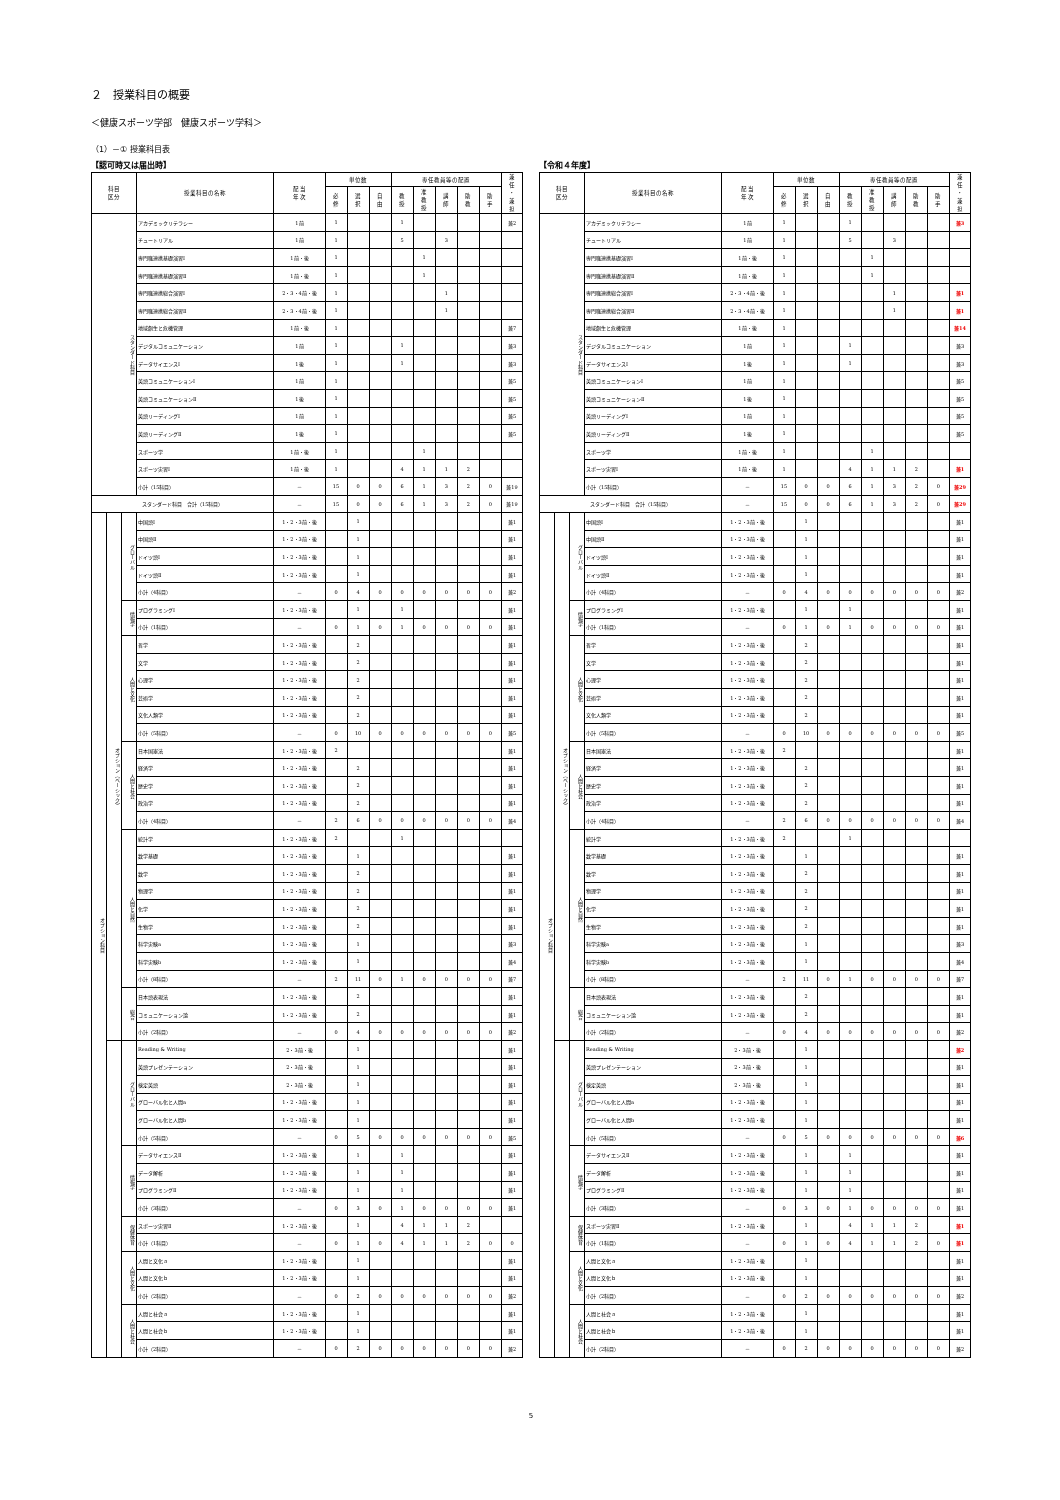２　授業科目の概要
＜健康スポーツ学部　健康スポーツ学科＞
（1）－① 授業科目表
【認可時又は届出時】
| 科目 区分 | | | 授業科目の名称 | 配 当 年 次 | 単位数 | | | 専任教員等の配置 | | | | | 兼 任 ・ 兼 担 |
| --- | --- | --- | --- | --- | --- | --- | --- | --- | --- | --- | --- | --- | --- |
| | | | | | 必 修 | 選 択 | 自 由 | 教 授 | 准 教 授 | 講 師 | 助 教 | 助 手 | |
| スタンダード科目 | | | アカデミックリテラシー | 1前 | 1 | | | 1 | | | | | 兼2 |
| | | | チュートリアル | 1前 | 1 | | | 5 | | 3 | | | |
| | | | 専門職連携基礎演習Ⅰ | 1前・後 | 1 | | | | 1 | | | | |
| | | | 専門職連携基礎演習Ⅱ | 1前・後 | 1 | | | | 1 | | | | |
| | | | 専門職連携総合演習Ⅰ | 2・3・4前・後 | 1 | | | | | 1 | | | |
| | | | 専門職連携総合演習Ⅱ | 2・3・4前・後 | 1 | | | | | 1 | | | |
| | | | 地域創生と危機管理 | 1前・後 | 1 | | | | | | | | 兼7 |
| | | | デジタルコミュニケーション | 1前 | 1 | | | 1 | | | | | 兼3 |
| | | | データサイエンスⅠ | 1後 | 1 | | | 1 | | | | | 兼3 |
| | | | 英語コミュニケーションⅠ | 1前 | 1 | | | | | | | | 兼5 |
| | | | 英語コミュニケーションⅡ | 1後 | 1 | | | | | | | | 兼5 |
| | | | 英語リーディングⅠ | 1前 | 1 | | | | | | | | 兼5 |
| | | | 英語リーディングⅡ | 1後 | 1 | | | | | | | | 兼5 |
| | | | スポーツ学 | 1前・後 | 1 | | | | 1 | | | | |
| | | | スポーツ実習Ⅰ | 1前・後 | 1 | | | 4 | 1 | 1 | 2 | | |
| | | | 小計（15科目） | － | 15 | 0 | 0 | 6 | 1 | 3 | 2 | 0 | 兼19 |
| スタンダード科目 合計（15科目） | | | | － | 15 | 0 | 0 | 6 | 1 | 3 | 2 | 0 | 兼19 |
| オプション科目 | オプション（ベーシック） | グローバル | 中国語Ⅰ | 1・2・3前・後 | | 1 | | | | | | | 兼1 |
| | | | 中国語Ⅱ | 1・2・3前・後 | | 1 | | | | | | | 兼1 |
| | | | ドイツ語Ⅰ | 1・2・3前・後 | | 1 | | | | | | | 兼1 |
| | | | ドイツ語Ⅱ | 1・2・3前・後 | | 1 | | | | | | | 兼1 |
| | | | 小計（4科目） | － | 0 | 4 | 0 | 0 | 0 | 0 | 0 | 0 | 兼2 |
| | | 情報学 | プログラミングⅠ | 1・2・3前・後 | | 1 | | 1 | | | | | 兼1 |
| | | | 小計（1科目） | － | 0 | 1 | 0 | 1 | 0 | 0 | 0 | 0 | 兼1 |
| | | 人間と文化 | 哲学 | 1・2・3前・後 | | 2 | | | | | | | 兼1 |
| | | | 文学 | 1・2・3前・後 | | 2 | | | | | | | 兼1 |
| | | | 心理学 | 1・2・3前・後 | | 2 | | | | | | | 兼1 |
| | | | 芸術学 | 1・2・3前・後 | | 2 | | | | | | | 兼1 |
| | | | 文化人類学 | 1・2・3前・後 | | 2 | | | | | | | 兼1 |
| | | | 小計（5科目） | － | 0 | 10 | 0 | 0 | 0 | 0 | 0 | 0 | 兼5 |
| | | 人間と社会 | 日本国憲法 | 1・2・3前・後 | 2 | | | | | | | | 兼1 |
| | | | 経済学 | 1・2・3前・後 | | 2 | | | | | | | 兼1 |
| | | | 歴史学 | 1・2・3前・後 | | 2 | | | | | | | 兼1 |
| | | | 政治学 | 1・2・3前・後 | | 2 | | | | | | | 兼1 |
| | | | 小計（4科目） | － | 2 | 6 | 0 | 0 | 0 | 0 | 0 | 0 | 兼4 |
| | | 人間と自然 | 統計学 | 1・2・3前・後 | 2 | | | 1 | | | | | |
| | | | 数学基礎 | 1・2・3前・後 | | 1 | | | | | | | 兼1 |
| | | | 数学 | 1・2・3前・後 | | 2 | | | | | | | 兼1 |
| | | | 物理学 | 1・2・3前・後 | | 2 | | | | | | | 兼1 |
| | | | 化学 | 1・2・3前・後 | | 2 | | | | | | | 兼1 |
| | | | 生物学 | 1・2・3前・後 | | 2 | | | | | | | 兼1 |
| | | | 科学実験a | 1・2・3前・後 | | 1 | | | | | | | 兼3 |
| | | | 科学実験b | 1・2・3前・後 | | 1 | | | | | | | 兼4 |
| | | | 小計（8科目） | － | 2 | 11 | 0 | 1 | 0 | 0 | 0 | 0 | 兼7 |
| | | 総合 | 日本語表現法 | 1・2・3前・後 | | 2 | | | | | | | 兼1 |
| | | | コミュニケーション論 | 1・2・3前・後 | | 2 | | | | | | | 兼1 |
| | | | 小計（2科目） | － | 0 | 4 | 0 | 0 | 0 | 0 | 0 | 0 | 兼2 |
| | | グローバル | Reading & Writing | 2・3前・後 | | 1 | | | | | | | 兼1 |
| | | | 英語プレゼンテーション | 2・3前・後 | | 1 | | | | | | | 兼1 |
| | | | 検定英語 | 2・3前・後 | | 1 | | | | | | | 兼1 |
| | | | グローバル化と人間a | 1・2・3前・後 | | 1 | | | | | | | 兼1 |
| | | | グローバル化と人間b | 1・2・3前・後 | | 1 | | | | | | | 兼1 |
| | | | 小計（5科目） | － | 0 | 5 | 0 | 0 | 0 | 0 | 0 | 0 | 兼5 |
| | | 情報学 | データサイエンスⅡ | 1・2・3前・後 | | 1 | | 1 | | | | | 兼1 |
| | | | データ解析 | 1・2・3前・後 | | 1 | | 1 | | | | | 兼1 |
| | | | プログラミングⅡ | 1・2・3前・後 | | 1 | | 1 | | | | | 兼1 |
| | | | 小計（3科目） | － | 0 | 3 | 0 | 1 | 0 | 0 | 0 | 0 | 兼1 |
| | | 保健体育 | スポーツ実習Ⅱ | 1・2・3前・後 | | 1 | | 4 | 1 | 1 | 2 | | |
| | | | 小計（1科目） | － | 0 | 1 | 0 | 4 | 1 | 1 | 2 | 0 | 0 |
| | | 人間と文化 | 人間と文化ａ | 1・2・3前・後 | | 1 | | | | | | | 兼1 |
| | | | 人間と文化ｂ | 1・2・3前・後 | | 1 | | | | | | | 兼1 |
| | | | 小計（2科目） | － | 0 | 2 | 0 | 0 | 0 | 0 | 0 | 0 | 兼2 |
| | | 人間と社会 | 人間と社会ａ | 1・2・3前・後 | | 1 | | | | | | | 兼1 |
| | | | 人間と社会ｂ | 1・2・3前・後 | | 1 | | | | | | | 兼1 |
| | | | 小計（2科目） | － | 0 | 2 | 0 | 0 | 0 | 0 | 0 | 0 | 兼2 |
【令和４年度】
| 科目 区分 | | | 授業科目の名称 | 配 当 年 次 | 単位数 | | | 専任教員等の配置 | | | | | 兼 任 ・ 兼 担 |
| --- | --- | --- | --- | --- | --- | --- | --- | --- | --- | --- | --- | --- | --- |
| | | | | | 必 修 | 選 択 | 自 由 | 教 授 | 准 教 授 | 講 師 | 助 教 | 助 手 | |
| スタンダード科目 | | | アカデミックリテラシー | 1前 | 1 | | | 1 | | | | | 兼3 |
| | | | チュートリアル | 1前 | 1 | | | 5 | | 3 | | | |
| | | | 専門職連携基礎演習Ⅰ | 1前・後 | 1 | | | | 1 | | | | |
| | | | 専門職連携基礎演習Ⅱ | 1前・後 | 1 | | | | 1 | | | | |
| | | | 専門職連携総合演習Ⅰ | 2・3・4前・後 | 1 | | | | | 1 | | | 兼1 |
| | | | 専門職連携総合演習Ⅱ | 2・3・4前・後 | 1 | | | | | 1 | | | 兼1 |
| | | | 地域創生と危機管理 | 1前・後 | 1 | | | | | | | | 兼14 |
| | | | デジタルコミュニケーション | 1前 | 1 | | | 1 | | | | | 兼3 |
| | | | データサイエンスⅠ | 1後 | 1 | | | 1 | | | | | 兼3 |
| | | | 英語コミュニケーションⅠ | 1前 | 1 | | | | | | | | 兼5 |
| | | | 英語コミュニケーションⅡ | 1後 | 1 | | | | | | | | 兼5 |
| | | | 英語リーディングⅠ | 1前 | 1 | | | | | | | | 兼5 |
| | | | 英語リーディングⅡ | 1後 | 1 | | | | | | | | 兼5 |
| | | | スポーツ学 | 1前・後 | 1 | | | | 1 | | | | |
| | | | スポーツ実習Ⅰ | 1前・後 | 1 | | | 4 | 1 | 1 | 2 | | 兼1 |
| | | | 小計（15科目） | － | 15 | 0 | 0 | 6 | 1 | 3 | 2 | 0 | 兼29 |
| スタンダード科目 合計（15科目） | | | | － | 15 | 0 | 0 | 6 | 1 | 3 | 2 | 0 | 兼29 |
| オプション科目 | オプション（ベーシック） | グローバル | 中国語Ⅰ | 1・2・3前・後 | | 1 | | | | | | | 兼1 |
| | | | 中国語Ⅱ | 1・2・3前・後 | | 1 | | | | | | | 兼1 |
| | | | ドイツ語Ⅰ | 1・2・3前・後 | | 1 | | | | | | | 兼1 |
| | | | ドイツ語Ⅱ | 1・2・3前・後 | | 1 | | | | | | | 兼1 |
| | | | 小計（4科目） | － | 0 | 4 | 0 | 0 | 0 | 0 | 0 | 0 | 兼2 |
| | | 情報学 | プログラミングⅠ | 1・2・3前・後 | | 1 | | 1 | | | | | 兼1 |
| | | | 小計（1科目） | － | 0 | 1 | 0 | 1 | 0 | 0 | 0 | 0 | 兼1 |
| | | 人間と文化 | 哲学 | 1・2・3前・後 | | 2 | | | | | | | 兼1 |
| | | | 文学 | 1・2・3前・後 | | 2 | | | | | | | 兼1 |
| | | | 心理学 | 1・2・3前・後 | | 2 | | | | | | | 兼1 |
| | | | 芸術学 | 1・2・3前・後 | | 2 | | | | | | | 兼1 |
| | | | 文化人類学 | 1・2・3前・後 | | 2 | | | | | | | 兼1 |
| | | | 小計（5科目） | － | 0 | 10 | 0 | 0 | 0 | 0 | 0 | 0 | 兼5 |
| | | 人間と社会 | 日本国憲法 | 1・2・3前・後 | 2 | | | | | | | | 兼1 |
| | | | 経済学 | 1・2・3前・後 | | 2 | | | | | | | 兼1 |
| | | | 歴史学 | 1・2・3前・後 | | 2 | | | | | | | 兼1 |
| | | | 政治学 | 1・2・3前・後 | | 2 | | | | | | | 兼1 |
| | | | 小計（4科目） | － | 2 | 6 | 0 | 0 | 0 | 0 | 0 | 0 | 兼4 |
| | | 人間と自然 | 統計学 | 1・2・3前・後 | 2 | | | 1 | | | | | |
| | | | 数学基礎 | 1・2・3前・後 | | 1 | | | | | | | 兼1 |
| | | | 数学 | 1・2・3前・後 | | 2 | | | | | | | 兼1 |
| | | | 物理学 | 1・2・3前・後 | | 2 | | | | | | | 兼1 |
| | | | 化学 | 1・2・3前・後 | | 2 | | | | | | | 兼1 |
| | | | 生物学 | 1・2・3前・後 | | 2 | | | | | | | 兼1 |
| | | | 科学実験a | 1・2・3前・後 | | 1 | | | | | | | 兼3 |
| | | | 科学実験b | 1・2・3前・後 | | 1 | | | | | | | 兼4 |
| | | | 小計（8科目） | － | 2 | 11 | 0 | 1 | 0 | 0 | 0 | 0 | 兼7 |
| | | 総合 | 日本語表現法 | 1・2・3前・後 | | 2 | | | | | | | 兼1 |
| | | | コミュニケーション論 | 1・2・3前・後 | | 2 | | | | | | | 兼1 |
| | | | 小計（2科目） | － | 0 | 4 | 0 | 0 | 0 | 0 | 0 | 0 | 兼2 |
| | | グローバル | Reading & Writing | 2・3前・後 | | 1 | | | | | | | 兼2 |
| | | | 英語プレゼンテーション | 2・3前・後 | | 1 | | | | | | | 兼1 |
| | | | 検定英語 | 2・3前・後 | | 1 | | | | | | | 兼1 |
| | | | グローバル化と人間a | 1・2・3前・後 | | 1 | | | | | | | 兼1 |
| | | | グローバル化と人間b | 1・2・3前・後 | | 1 | | | | | | | 兼1 |
| | | | 小計（5科目） | － | 0 | 5 | 0 | 0 | 0 | 0 | 0 | 0 | 兼6 |
| | | 情報学 | データサイエンスⅡ | 1・2・3前・後 | | 1 | | 1 | | | | | 兼1 |
| | | | データ解析 | 1・2・3前・後 | | 1 | | 1 | | | | | 兼1 |
| | | | プログラミングⅡ | 1・2・3前・後 | | 1 | | 1 | | | | | 兼1 |
| | | | 小計（3科目） | － | 0 | 3 | 0 | 1 | 0 | 0 | 0 | 0 | 兼1 |
| | | 保健体育 | スポーツ実習Ⅱ | 1・2・3前・後 | | 1 | | 4 | 1 | 1 | 2 | | 兼1 |
| | | | 小計（1科目） | － | 0 | 1 | 0 | 4 | 1 | 1 | 2 | 0 | 兼1 |
| | | 人間と文化 | 人間と文化ａ | 1・2・3前・後 | | 1 | | | | | | | 兼1 |
| | | | 人間と文化ｂ | 1・2・3前・後 | | 1 | | | | | | | 兼1 |
| | | | 小計（2科目） | － | 0 | 2 | 0 | 0 | 0 | 0 | 0 | 0 | 兼2 |
| | | 人間と社会 | 人間と社会ａ | 1・2・3前・後 | | 1 | | | | | | | 兼1 |
| | | | 人間と社会ｂ | 1・2・3前・後 | | 1 | | | | | | | 兼1 |
| | | | 小計（2科目） | － | 0 | 2 | 0 | 0 | 0 | 0 | 0 | 0 | 兼2 |
5